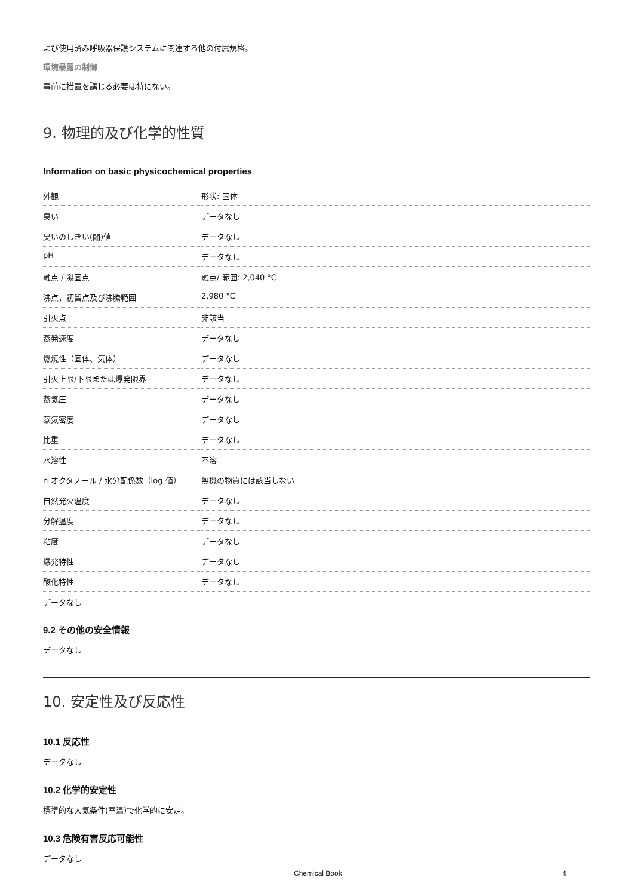よび使用済み呼吸器保護システムに関連する他の付属規格。
環境暴露の制御
事前に措置を講じる必要は特にない。
9. 物理的及び化学的性質
Information on basic physicochemical properties
| 外観 | 形状: 固体 |
| 臭い | データなし |
| 臭いのしきい(閾)値 | データなし |
| pH | データなし |
| 融点 / 凝固点 | 融点/ 範囲: 2,040 °C |
| 沸点，初留点及び沸騰範囲 | 2,980 °C |
| 引火点 | 非該当 |
| 蒸発速度 | データなし |
| 燃焼性（固体、気体） | データなし |
| 引火上限/下限または爆発限界 | データなし |
| 蒸気圧 | データなし |
| 蒸気密度 | データなし |
| 比重 | データなし |
| 水溶性 | 不溶 |
| n-オクタノール / 水分配係数（log 値） | 無機の物質には該当しない |
| 自然発火温度 | データなし |
| 分解温度 | データなし |
| 粘度 | データなし |
| 爆発特性 | データなし |
| 酸化特性 | データなし |
| データなし | |
9.2 その他の安全情報
データなし
10. 安定性及び反応性
10.1 反応性
データなし
10.2 化学的安定性
標準的な大気条件(室温)で化学的に安定。
10.3 危険有害反応可能性
データなし
Chemical Book 4